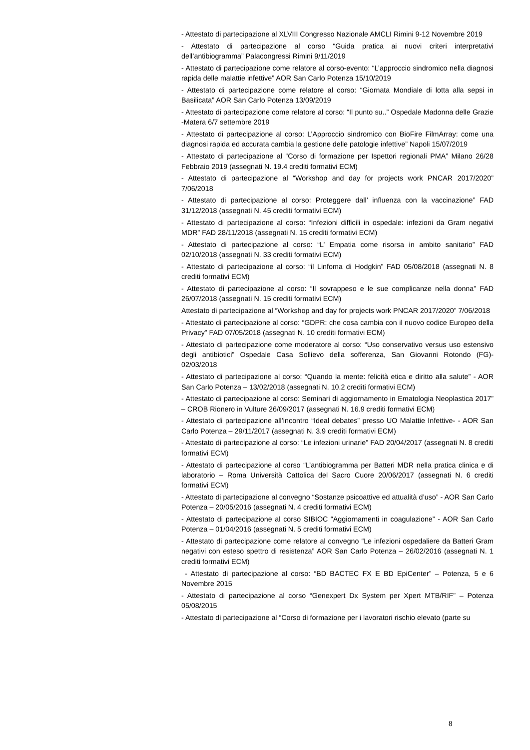- Attestato di partecipazione al XLVIII Congresso Nazionale AMCLI Rimini 9-12 Novembre 2019
- Attestato di partecipazione al corso “Guida pratica ai nuovi criteri interpretativi dell’antibiogramma” Palacongressi Rimini 9/11/2019
- Attestato di partecipazione come relatore al corso-evento: “L’approccio sindromico nella diagnosi rapida delle malattie infettive” AOR San Carlo Potenza 15/10/2019
- Attestato di partecipazione come relatore al corso: “Giornata Mondiale di lotta alla sepsi in Basilicata” AOR San Carlo Potenza 13/09/2019
- Attestato di partecipazione come relatore al corso: “Il punto su..” Ospedale Madonna delle Grazie -Matera 6/7 settembre 2019
- Attestato di partecipazione al corso: L’Approccio sindromico con BioFire FilmArray: come una diagnosi rapida ed accurata cambia la gestione delle patologie infettive” Napoli 15/07/2019
- Attestato di partecipazione al “Corso di formazione per Ispettori regionali PMA” Milano 26/28 Febbraio 2019 (assegnati N. 19.4 crediti formativi ECM)
- Attestato di partecipazione al “Workshop and day for projects work PNCAR 2017/2020” 7/06/2018
- Attestato di partecipazione al corso: Proteggere dall’ influenza con la vaccinazione” FAD 31/12/2018 (assegnati N. 45 crediti formativi ECM)
- Attestato di partecipazione al corso: “Infezioni difficili in ospedale: infezioni da Gram negativi MDR” FAD 28/11/2018 (assegnati N. 15 crediti formativi ECM)
- Attestato di partecipazione al corso: “L’ Empatia come risorsa in ambito sanitario” FAD 02/10/2018 (assegnati N. 33 crediti formativi ECM)
- Attestato di partecipazione al corso: “il Linfoma di Hodgkin” FAD 05/08/2018 (assegnati N. 8 crediti formativi ECM)
- Attestato di partecipazione al corso: “Il sovrappeso e le sue complicanze nella donna” FAD 26/07/2018 (assegnati N. 15 crediti formativi ECM)
Attestato di partecipazione al “Workshop and day for projects work PNCAR 2017/2020” 7/06/2018
- Attestato di partecipazione al corso: “GDPR: che cosa cambia con il nuovo codice Europeo della Privacy” FAD 07/05/2018 (assegnati N. 10 crediti formativi ECM)
- Attestato di partecipazione come moderatore al corso: “Uso conservativo versus uso estensivo degli antibiotici” Ospedale Casa Sollievo della sofferenza, San Giovanni Rotondo (FG)- 02/03/2018
- Attestato di partecipazione al corso: “Quando la mente: felicità etica e diritto alla salute” - AOR San Carlo Potenza – 13/02/2018 (assegnati N. 10.2 crediti formativi ECM)
- Attestato di partecipazione al corso: Seminari di aggiornamento in Ematologia Neoplastica 2017” – CROB Rionero in Vulture 26/09/2017 (assegnati N. 16.9 crediti formativi ECM)
- Attestato di partecipazione all’incontro “Ideal debates” presso UO Malattie Infettive- - AOR San Carlo Potenza – 29/11/2017 (assegnati N. 3.9 crediti formativi ECM)
- Attestato di partecipazione al corso: “Le infezioni urinarie” FAD 20/04/2017 (assegnati N. 8 crediti formativi ECM)
- Attestato di partecipazione al corso “L’antibiogramma per Batteri MDR nella pratica clinica e di laboratorio – Roma Università Cattolica del Sacro Cuore 20/06/2017 (assegnati N. 6 crediti formativi ECM)
- Attestato di partecipazione al convegno “Sostanze psicoattive ed attualità d’uso” - AOR San Carlo Potenza – 20/05/2016 (assegnati N. 4 crediti formativi ECM)
- Attestato di partecipazione al corso SIBIOC “Aggiornamenti in coagulazione” - AOR San Carlo Potenza – 01/04/2016 (assegnati N. 5 crediti formativi ECM)
- Attestato di partecipazione come relatore al convegno “Le infezioni ospedaliere da Batteri Gram negativi con esteso spettro di resistenza” AOR San Carlo Potenza – 26/02/2016 (assegnati N. 1 crediti formativi ECM)
- Attestato di partecipazione al corso: “BD BACTEC FX E BD EpiCenter” – Potenza, 5 e 6 Novembre 2015
- Attestato di partecipazione al corso “Genexpert Dx System per Xpert MTB/RIF” – Potenza 05/08/2015
- Attestato di partecipazione al “Corso di formazione per i lavoratori rischio elevato (parte su
8